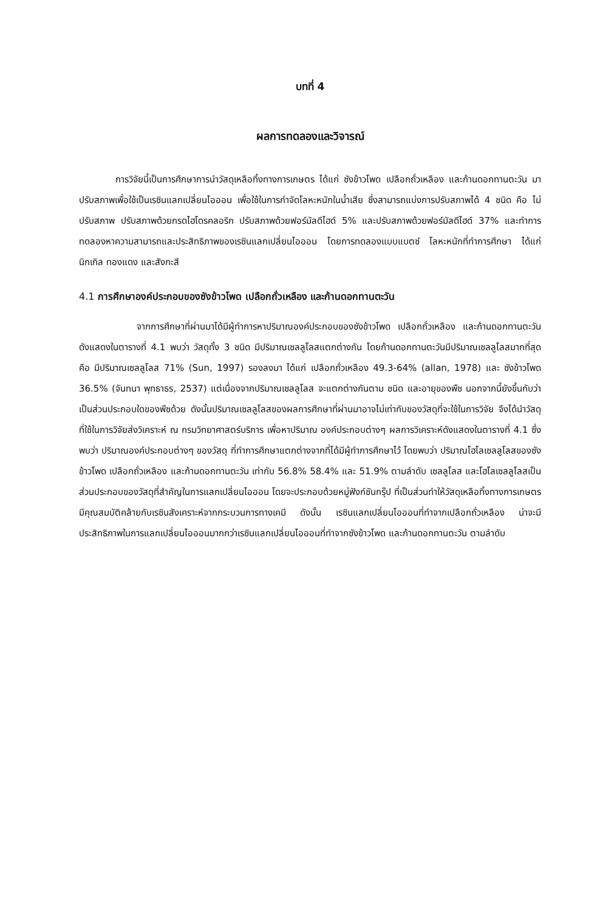บทที่ 4
ผลการทดลองและวิจารณ์
การวิจัยนี้เป็นการศึกษาการนำวัสดุเหลือทิ้งทางการเกษตร ได้แก่ ซังข้าวโพด เปลือกถั่วเหลือง และก้านดอกทานตะวัน มาปรับสภาพเพื่อใช้เป็นเรซินแลกเปลี่ยนไอออน เพื่อใช้ในการกำจัดโลหะหนักในน้ำเสีย ซึ่งสามารถแบ่งการปรับสภาพได้ 4 ชนิด คือ ไม่ปรับสภาพ ปรับสภาพด้วยกรดไฮโดรคลอริก ปรับสภาพด้วยฟอร์มัลดีไฮด์ 5% และปรับสภาพด้วยฟอร์มัลดีไฮด์ 37% และทำการทดลองหาความสามารถและประสิทธิภาพของเรซินแลกเปลี่ยนไอออน โดยการทดลองแบบแบตซ์ โลหะหนักที่ทำการศึกษา ได้แก่ นิกเกิล ทองแดง และสังกะสี
4.1 การศึกษาองค์ประกอบของซังข้าวโพด เปลือกถั่วเหลือง และก้านดอกทานตะวัน
จากการศึกษาที่ผ่านมาได้มีผู้ทำการหาปริมาณองค์ประกอบของซังข้าวโพด เปลือกถั่วเหลือง และก้านดอกทานตะวัน ดังแสดงในตารางที่ 4.1 พบว่า วัสดุทั้ง 3 ชนิด มีปริมาณเซลลูโลสแตกต่างกัน โดยก้านดอกทานตะวันมีปริมาณเซลลูโลสมากที่สุด คือ มีปริมาณเซลลูโลส 71% (Sun, 1997) รองลงมา ได้แก่ เปลือกถั่วเหลือง 49.3-64% (allan, 1978) และ ซังข้าวโพด 36.5% (จันทนา พุทธาธร, 2537) แต่เนื่องจากปริมาณเซลลูโลส จะแตกต่างกันตาม ชนิด และอายุของพืช นอกจากนี้ยังขึ้นกับว่าเป็นส่วนประกอบใดของพืชด้วย ดังนั้นปริมาณเซลลูโลสของผลการศึกษาที่ผ่านมาอาจไม่เท่ากับของวัสดุที่จะใช้ในการวิจัย จึงได้นำวัสดุที่ใช้ในการวิจัยส่งวิเคราะห์ ณ กรมวิทยาศาสตร์บริการ เพื่อหาปริมาณ องค์ประกอบต่างๆ ผลการวิเคราะห์ดังแสดงในตารางที่ 4.1 ซึ่งพบว่า ปริมาณองค์ประกอบต่างๆ ของวัสดุ ที่ทำการศึกษาแตกต่างจากที่ได้มีผู้ทำการศึกษาไว้ โดยพบว่า ปริมาณโฮโลเซลลูโลสของซังข้าวโพด เปลือกถั่วเหลือง และก้านดอกทานตะวัน เท่ากับ 56.8% 58.4% และ 51.9% ตามลำดับ เซลลูโลส และโฮโลเซลลูโลสเป็นส่วนประกอบของวัสดุที่สำคัญในการแลกเปลี่ยนไอออน โดยจะประกอบด้วยหมู่ฟังก์ชันกรุ๊ป ที่เป็นส่วนทำให้วัสดุเหลือทิ้งทางการเกษตร มีคุณสมบัติคล้ายกับเรซินสังเคราะห์จากกระบวนการทางเคมี ดังนั้น เรซินแลกเปลี่ยนไอออนที่ทำจากเปลือกถั่วเหลือง น่าจะมีประสิทธิภาพในการแลกเปลี่ยนไอออนมากกว่าเรซินแลกเปลี่ยนไอออนที่ทำจากซังข้าวโพด และก้านดอกทานตะวัน ตามลำดับ